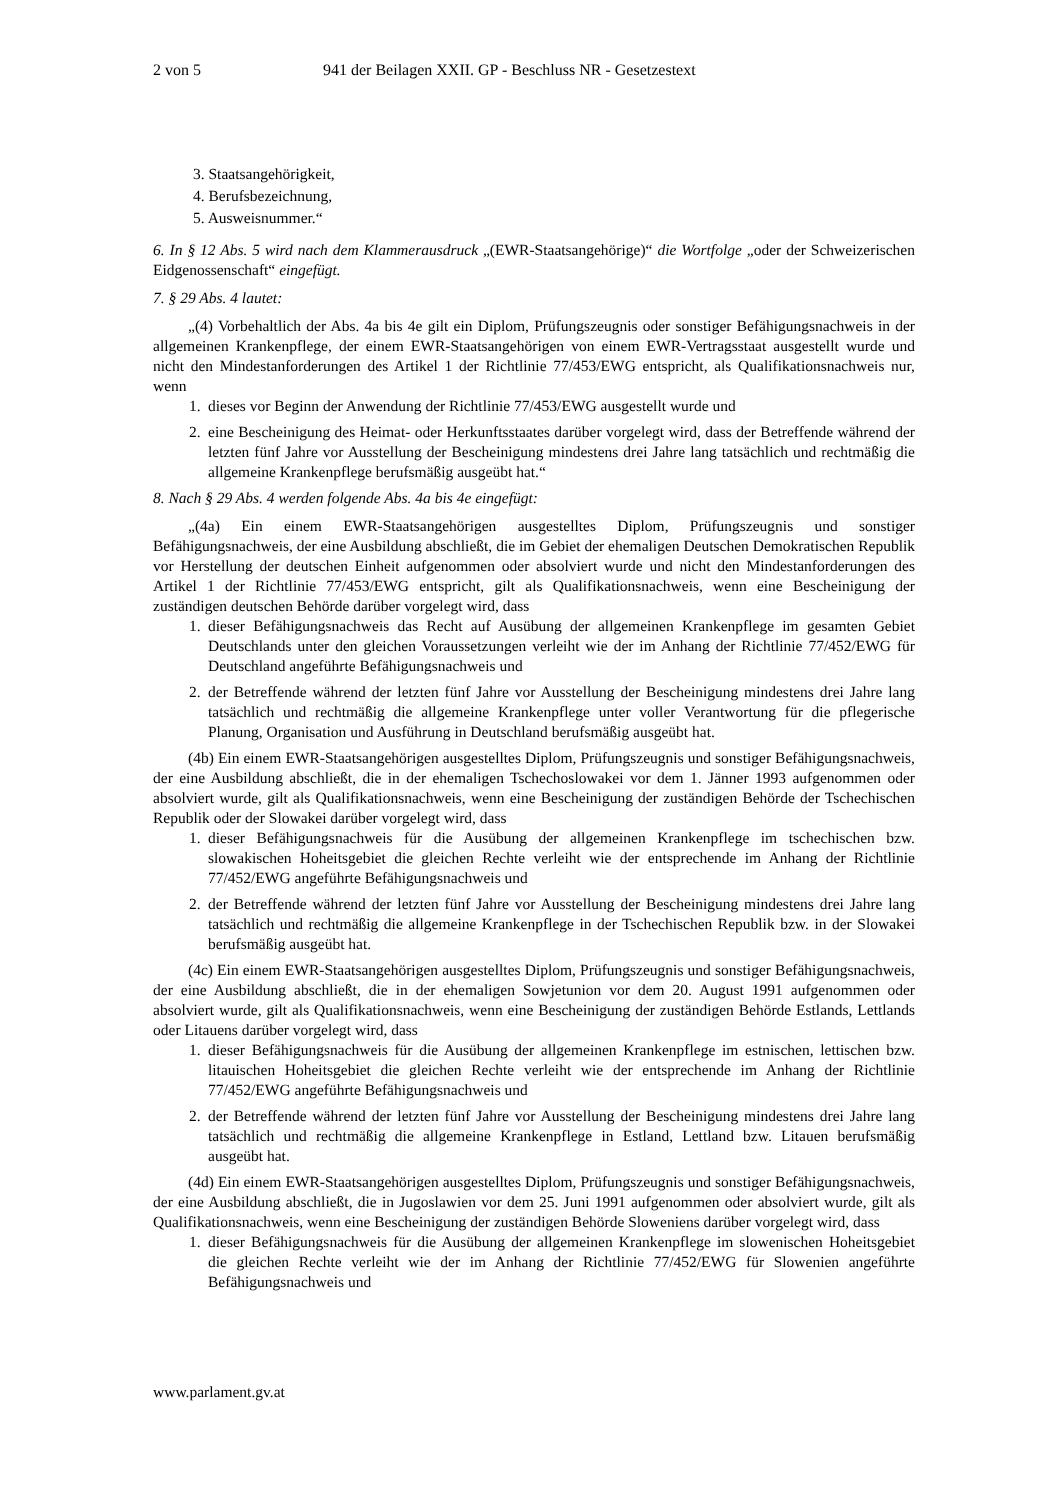2 von 5 941 der Beilagen XXII. GP - Beschluss NR - Gesetzestext
3. Staatsangehörigkeit,
4. Berufsbezeichnung,
5. Ausweisnummer.“
6. In § 12 Abs. 5 wird nach dem Klammerausdruck „(EWR-Staatsangehörige)“ die Wortfolge „oder der Schweizerischen Eidgenossenschaft“ eingefügt.
7. § 29 Abs. 4 lautet:
„(4) Vorbehaltlich der Abs. 4a bis 4e gilt ein Diplom, Prüfungszeugnis oder sonstiger Befähigungsnachweis in der allgemeinen Krankenpflege, der einem EWR-Staatsangehörigen von einem EWR-Vertragsstaat ausgestellt wurde und nicht den Mindestanforderungen des Artikel 1 der Richtlinie 77/453/EWG entspricht, als Qualifikationsnachweis nur, wenn
1. dieses vor Beginn der Anwendung der Richtlinie 77/453/EWG ausgestellt wurde und
2. eine Bescheinigung des Heimat- oder Herkunftsstaates darüber vorgelegt wird, dass der Betreffende während der letzten fünf Jahre vor Ausstellung der Bescheinigung mindestens drei Jahre lang tatsächlich und rechtmäßig die allgemeine Krankenpflege berufsmäßig ausgeübt hat.“
8. Nach § 29 Abs. 4 werden folgende Abs. 4a bis 4e eingefügt:
„(4a) Ein einem EWR-Staatsangehörigen ausgestelltes Diplom, Prüfungszeugnis und sonstiger Befähigungsnachweis, der eine Ausbildung abschließt, die im Gebiet der ehemaligen Deutschen Demokratischen Republik vor Herstellung der deutschen Einheit aufgenommen oder absolviert wurde und nicht den Mindestanforderungen des Artikel 1 der Richtlinie 77/453/EWG entspricht, gilt als Qualifikationsnachweis, wenn eine Bescheinigung der zuständigen deutschen Behörde darüber vorgelegt wird, dass
1. dieser Befähigungsnachweis das Recht auf Ausübung der allgemeinen Krankenpflege im gesamten Gebiet Deutschlands unter den gleichen Voraussetzungen verleiht wie der im Anhang der Richtlinie 77/452/EWG für Deutschland angeführte Befähigungsnachweis und
2. der Betreffende während der letzten fünf Jahre vor Ausstellung der Bescheinigung mindestens drei Jahre lang tatsächlich und rechtmäßig die allgemeine Krankenpflege unter voller Verantwortung für die pflegerische Planung, Organisation und Ausführung in Deutschland berufsmäßig ausgeübt hat.
(4b) Ein einem EWR-Staatsangehörigen ausgestelltes Diplom, Prüfungszeugnis und sonstiger Befähigungsnachweis, der eine Ausbildung abschließt, die in der ehemaligen Tschechoslowakei vor dem 1. Jänner 1993 aufgenommen oder absolviert wurde, gilt als Qualifikationsnachweis, wenn eine Bescheinigung der zuständigen Behörde der Tschechischen Republik oder der Slowakei darüber vorgelegt wird, dass
1. dieser Befähigungsnachweis für die Ausübung der allgemeinen Krankenpflege im tschechischen bzw. slowakischen Hoheitsgebiet die gleichen Rechte verleiht wie der entsprechende im Anhang der Richtlinie 77/452/EWG angeführte Befähigungsnachweis und
2. der Betreffende während der letzten fünf Jahre vor Ausstellung der Bescheinigung mindestens drei Jahre lang tatsächlich und rechtmäßig die allgemeine Krankenpflege in der Tschechischen Republik bzw. in der Slowakei berufsmäßig ausgeübt hat.
(4c) Ein einem EWR-Staatsangehörigen ausgestelltes Diplom, Prüfungszeugnis und sonstiger Befähigungsnachweis, der eine Ausbildung abschließt, die in der ehemaligen Sowjetunion vor dem 20. August 1991 aufgenommen oder absolviert wurde, gilt als Qualifikationsnachweis, wenn eine Bescheinigung der zuständigen Behörde Estlands, Lettlands oder Litauens darüber vorgelegt wird, dass
1. dieser Befähigungsnachweis für die Ausübung der allgemeinen Krankenpflege im estnischen, lettischen bzw. litauischen Hoheitsgebiet die gleichen Rechte verleiht wie der entsprechende im Anhang der Richtlinie 77/452/EWG angeführte Befähigungsnachweis und
2. der Betreffende während der letzten fünf Jahre vor Ausstellung der Bescheinigung mindestens drei Jahre lang tatsächlich und rechtmäßig die allgemeine Krankenpflege in Estland, Lettland bzw. Litauen berufsmäßig ausgeübt hat.
(4d) Ein einem EWR-Staatsangehörigen ausgestelltes Diplom, Prüfungszeugnis und sonstiger Befähigungsnachweis, der eine Ausbildung abschließt, die in Jugoslawien vor dem 25. Juni 1991 aufgenommen oder absolviert wurde, gilt als Qualifikationsnachweis, wenn eine Bescheinigung der zuständigen Behörde Sloweniens darüber vorgelegt wird, dass
1. dieser Befähigungsnachweis für die Ausübung der allgemeinen Krankenpflege im slowenischen Hoheitsgebiet die gleichen Rechte verleiht wie der im Anhang der Richtlinie 77/452/EWG für Slowenien angeführte Befähigungsnachweis und
www.parlament.gv.at